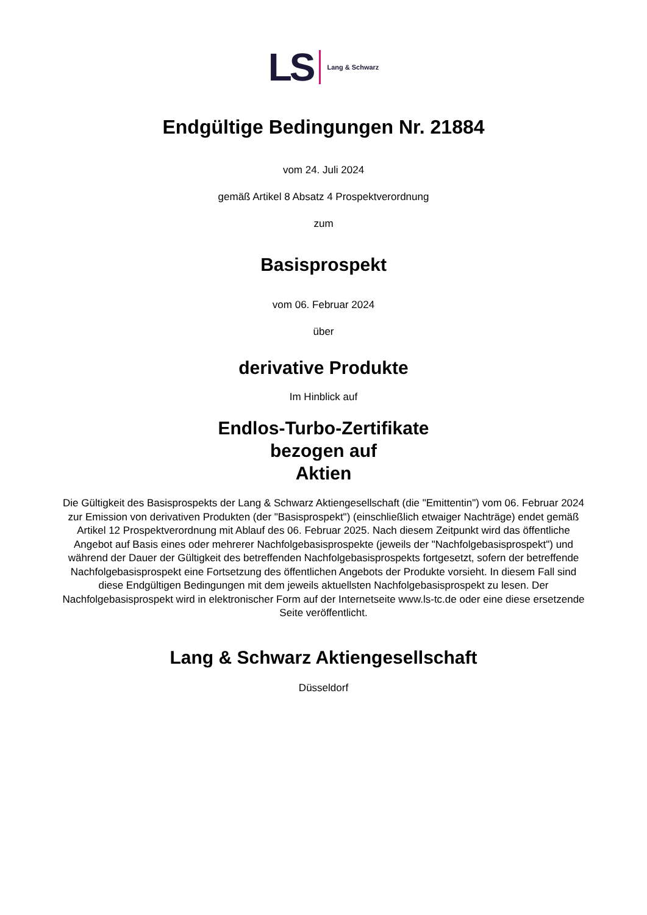LS Lang & Schwarz
Endgültige Bedingungen Nr. 21884
vom 24. Juli 2024
gemäß Artikel 8 Absatz 4 Prospektverordnung
zum
Basisprospekt
vom 06. Februar 2024
über
derivative Produkte
Im Hinblick auf
Endlos-Turbo-Zertifikate
bezogen auf
Aktien
Die Gültigkeit des Basisprospekts der Lang & Schwarz Aktiengesellschaft (die "Emittentin") vom 06. Februar 2024 zur Emission von derivativen Produkten (der "Basisprospekt") (einschließlich etwaiger Nachträge) endet gemäß Artikel 12 Prospektverordnung mit Ablauf des 06. Februar 2025. Nach diesem Zeitpunkt wird das öffentliche Angebot auf Basis eines oder mehrerer Nachfolgebasisprospekte (jeweils der "Nachfolgebasisprospekt") und während der Dauer der Gültigkeit des betreffenden Nachfolgebasisprospekts fortgesetzt, sofern der betreffende Nachfolgebasisprospekt eine Fortsetzung des öffentlichen Angebots der Produkte vorsieht. In diesem Fall sind diese Endgültigen Bedingungen mit dem jeweils aktuellsten Nachfolgebasisprospekt zu lesen. Der Nachfolgebasisprospekt wird in elektronischer Form auf der Internetseite www.ls-tc.de oder eine diese ersetzende Seite veröffentlicht.
Lang & Schwarz Aktiengesellschaft
Düsseldorf